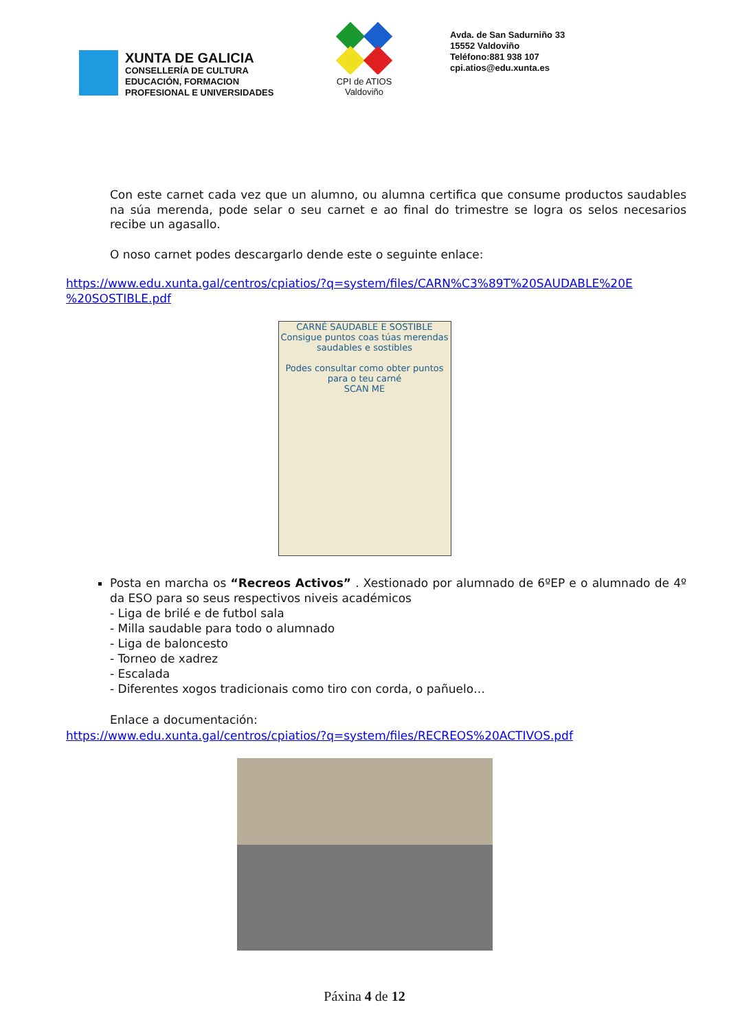XUNTA DE GALICIA
CONSELLERÍA DE CULTURA
EDUCACIÓN, FORMACION
PROFESIONAL E UNIVERSIDADES
CPI de ATIOS
Valdoviño
Avda. de San Sadurniño 33
15552 Valdoviño
Teléfono:881 938 107
cpi.atios@edu.xunta.es
Con este carnet cada vez que un alumno, ou alumna certifica que consume productos saudables na súa merenda, pode selar o seu carnet e ao final do trimestre se logra os selos necesarios recibe un agasallo.
O noso carnet podes descargarlo dende este o seguinte enlace:
https://www.edu.xunta.gal/centros/cpiatios/?q=system/files/CARN%C3%89T%20SAUDABLE%20E %20SOSTIBLE.pdf
CARNÉ SAUDABLE E SOSTIBLE
Consigue puntos coas túas merendas saudables e sostibles
Podes consultar como obter puntos para o teu carné
SCAN ME
Posta en marcha os “Recreos Activos” . Xestionado por alumnado de 6ºEP e o alumnado de 4º da ESO para so seus respectivos niveis académicos
- Liga de brilé e de futbol sala
- Milla saudable para todo o alumnado
- Liga de baloncesto
- Torneo de xadrez
- Escalada
- Diferentes xogos tradicionais como tiro con corda, o pañuelo…
Enlace a documentación:
https://www.edu.xunta.gal/centros/cpiatios/?q=system/files/RECREOS%20ACTIVOS.pdf
Páxina 4 de 12